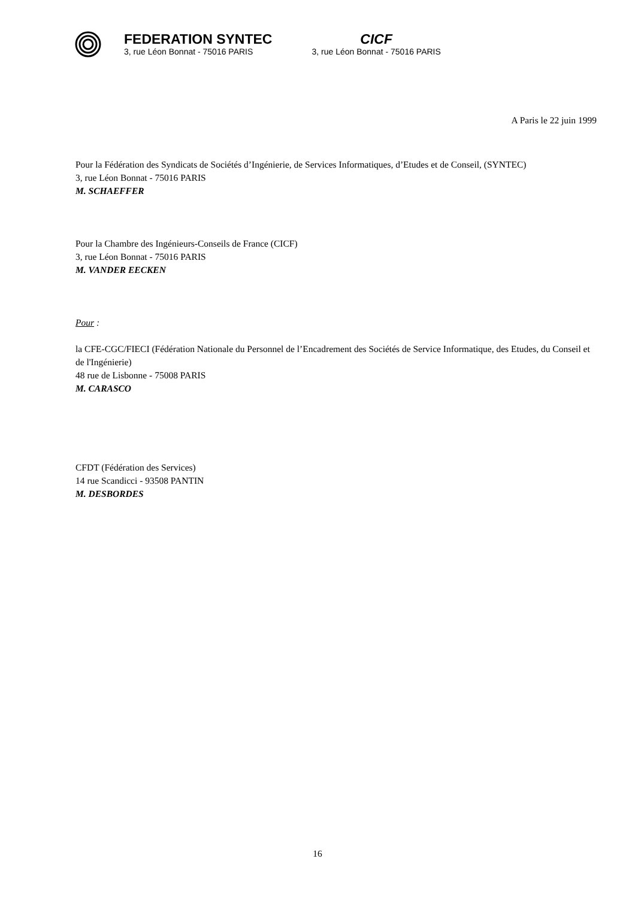FEDERATION SYNTEC
3, rue Léon Bonnat - 75016 PARIS
CICF
3, rue Léon Bonnat - 75016 PARIS
A Paris le 22 juin 1999
Pour la Fédération des Syndicats de Sociétés d’Ingénierie, de Services Informatiques, d’Etudes et de Conseil, (SYNTEC)
3, rue Léon Bonnat - 75016 PARIS
M. SCHAEFFER
Pour la Chambre des Ingénieurs-Conseils de France (CICF)
3, rue Léon Bonnat - 75016 PARIS
M. VANDER EECKEN
Pour :
la CFE-CGC/FIECI (Fédération Nationale du Personnel de l’Encadrement des Sociétés de Service Informatique, des Etudes, du Conseil et de l'Ingénierie)
48 rue de Lisbonne - 75008 PARIS
M. CARASCO
CFDT (Fédération des Services)
14 rue Scandicci - 93508 PANTIN
M. DESBORDES
16